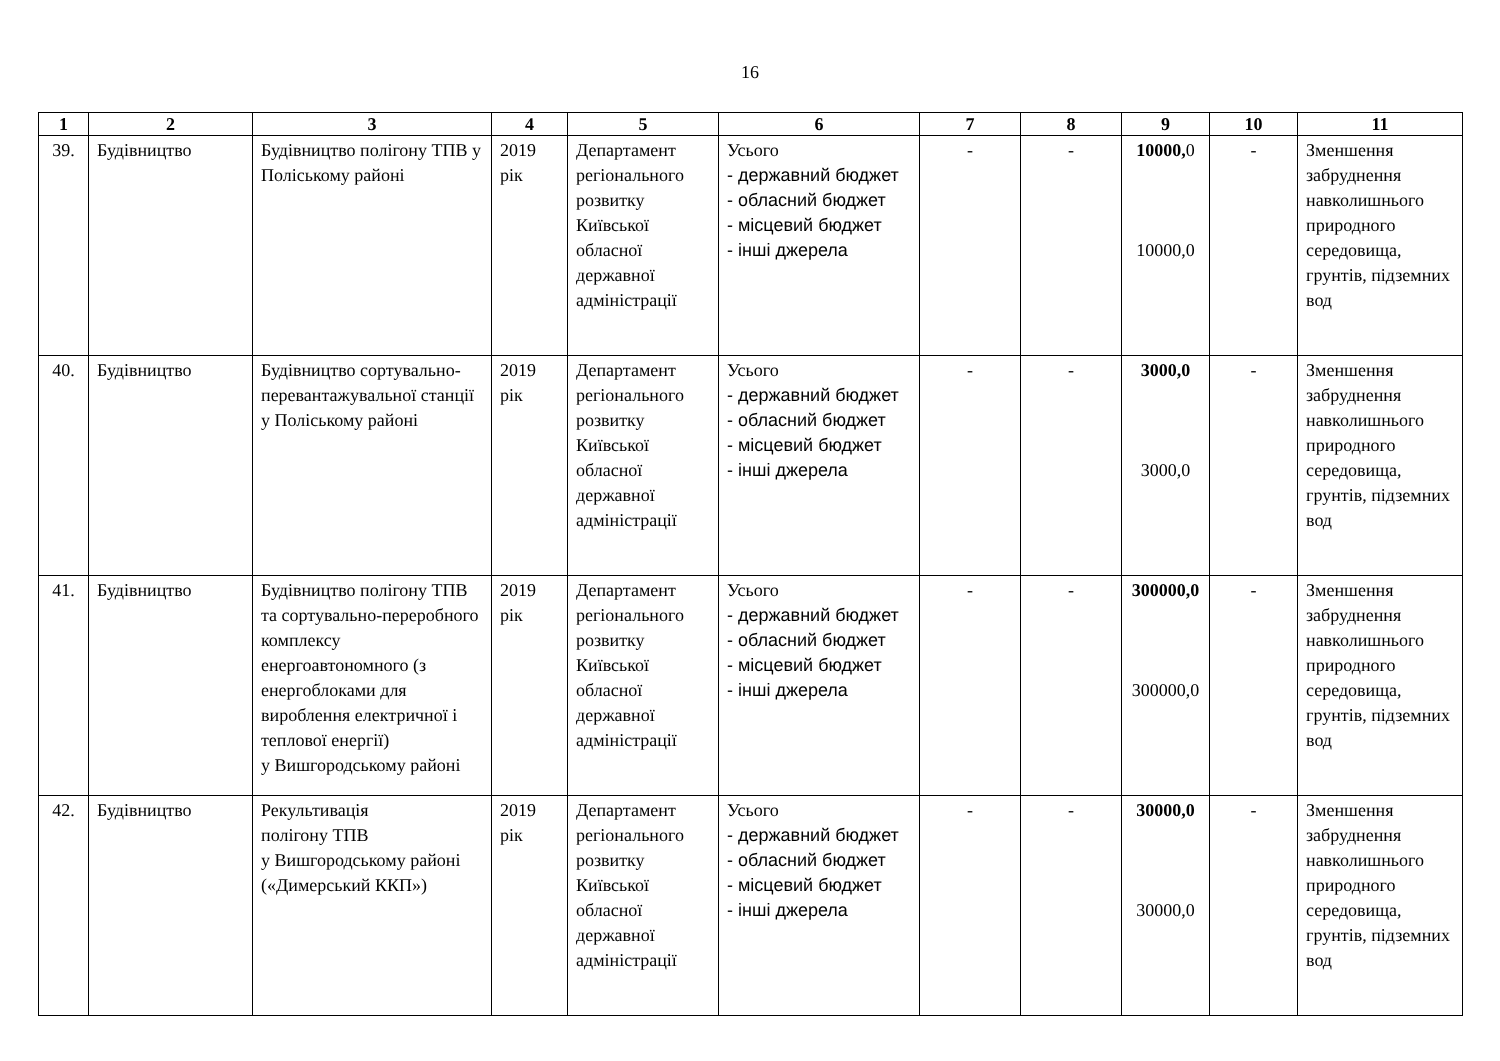16
| 1 | 2 | 3 | 4 | 5 | 6 | 7 | 8 | 9 | 10 | 11 |
| --- | --- | --- | --- | --- | --- | --- | --- | --- | --- | --- |
| 39. | Будівництво | Будівництво полігону ТПВ у Поліському районі | 2019 рік | Департамент регіонального розвитку Київської обласної державної адміністрації | Усього - державний бюджет - обласний бюджет - місцевий бюджет - інші джерела | - | - | 10000, 0 10000,0 | - | Зменшення забруднення навколишнього природного середовища, грунтів, підземних вод |
| 40. | Будівництво | Будівництво сортувально-перевантажувальної станції у Поліському районі | 2019 рік | Департамент регіонального розвитку Київської обласної державної адміністрації | Усього - державний бюджет - обласний бюджет - місцевий бюджет - інші джерела | - | - | 3000,0 3000,0 | - | Зменшення забруднення навколишнього природного середовища, грунтів, підземних вод |
| 41. | Будівництво | Будівництво полігону ТПВ та сортувально-переробного комплексу енергоавтономного (з енергоблоками для вироблення електричної і теплової енергії) у Вишгородському районі | 2019 рік | Департамент регіонального розвитку Київської обласної державної адміністрації | Усього - державний бюджет - обласний бюджет - місцевий бюджет - інші джерела | - | - | 300000,0 300000,0 | - | Зменшення забруднення навколишнього природного середовища, грунтів, підземних вод |
| 42. | Будівництво | Рекультивація полігону ТПВ у Вишгородському районі («Димерський ККП») | 2019 рік | Департамент регіонального розвитку Київської обласної державної адміністрації | Усього - державний бюджет - обласний бюджет - місцевий бюджет - інші джерела | - | - | 30000,0 30000,0 | - | Зменшення забруднення навколишнього природного середовища, грунтів, підземних вод |